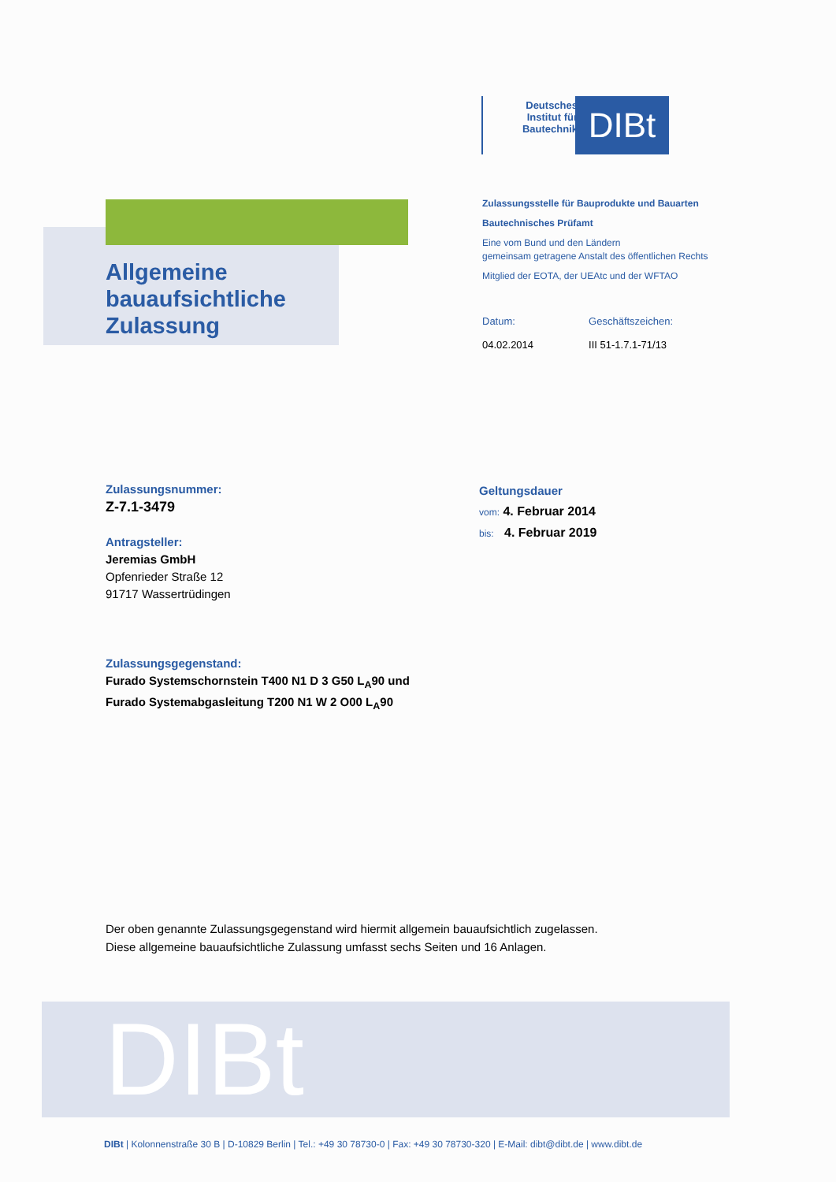Deutsches Institut für Bautechnik
DIBt
Allgemeine
bauaufsichtliche
Zulassung
Zulassungsstelle für Bauprodukte und Bauarten
Bautechnisches Prüfamt
Eine vom Bund und den Ländern
gemeinsam getragene Anstalt des öffentlichen Rechts
Mitglied der EOTA, der UEAtc und der WFTAO
Datum:
04.02.2014
Geschäftszeichen:
III 51-1.7.1-71/13
Zulassungsnummer:
Z-7.1-3479
Antragsteller:
Jeremias GmbH
Opfenrieder Straße 12
91717 Wassertrüdingen
Zulassungsgegenstand:
Furado Systemschornstein T400 N1 D 3 G50 L<sub>A</sub>90 und
Furado Systemabgasleitung T200 N1 W 2 O00 L<sub>A</sub>90
Geltungsdauer
vom: 4. Februar 2014
bis: 4. Februar 2019
Der oben genannte Zulassungsgegenstand wird hiermit allgemein bauaufsichtlich zugelassen.
Diese allgemeine bauaufsichtliche Zulassung umfasst sechs Seiten und 16 Anlagen.
DIBt
DIBt | Kolonnenstraße 30 B | D-10829 Berlin | Tel.: +49 30 78730-0 | Fax: +49 30 78730-320 | E-Mail: dibt@dibt.de | www.dibt.de